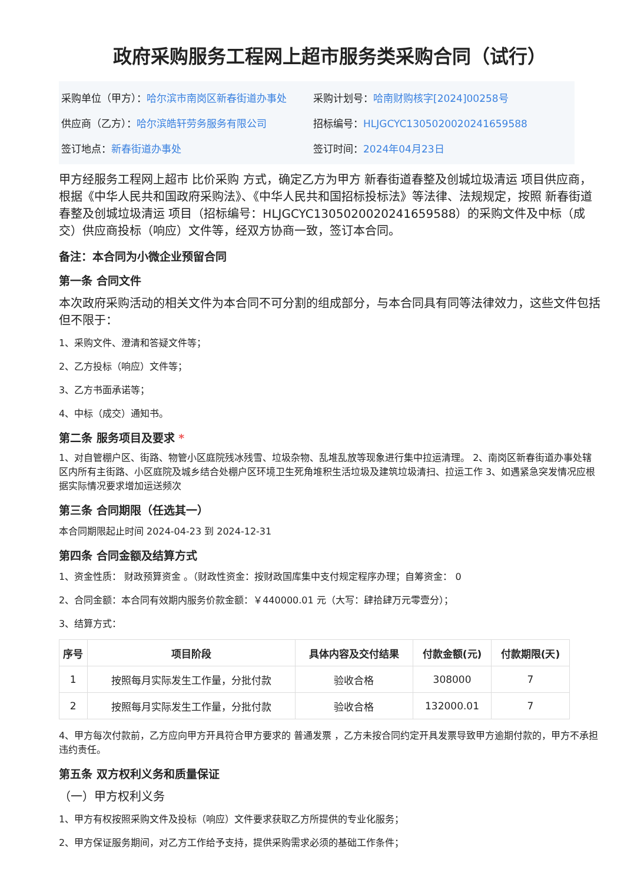政府采购服务工程网上超市服务类采购合同（试行）
采购单位（甲方）：哈尔滨市南岗区新春街道办事处
采购计划号：哈南财购核字[2024]00258号
供应商（乙方）：哈尔滨皓轩劳务服务有限公司
招标编号：HLJGCYC130502002024165958​8
签订地点：新春街道办事处 签订时间：2024年04月23日
甲方经服务工程网上超市 比价采购 方式，确定乙方为甲方 新春街道春整及创城垃圾清运 项目供应商，根据《中华人民共和国政府采购法》、《中华人民共和国招标投标法》等法律、法规规定，按照 新春街道春整及创城垃圾清运 项目（招标编号：HLJGCYC1305020020241659588）的采购文件及中标（成交）供应商投标（响应）文件等，经双方协商一致，签订本合同。
备注：本合同为小微企业预留合同
第一条 合同文件
本次政府采购活动的相关文件为本合同不可分割的组成部分，与本合同具有同等法律效力，这些文件包括但不限于：
1、采购文件、澄清和答疑文件等；
2、乙方投标（响应）文件等；
3、乙方书面承诺等；
4、中标（成交）通知书。
第二条 服务项目及要求 *
1、对自管棚户区、街路、物管小区庭院残冰残雪、垃圾杂物、乱堆乱放等现象进行集中拉运清理。 2、南岗区新春街道办事处辖区内所有主街路、小区庭院及城乡结合处棚户区环境卫生死角堆积生活垃圾及建筑垃圾清扫、拉运工作 3、如遇紧急突发情况应根据实际情况要求增加运送频次
第三条 合同期限（任选其一）
本合同期限起止时间 2024-04-23 到 2024-12-31
第四条 合同金额及结算方式
1、资金性质： 财政预算资金 。（财政性资金：按财政国库集中支付规定程序办理；自筹资金： 0
2、合同金额：本合同有效期内服务价款金额：￥440000.01 元（大写：肆拾肆万元零壹分）；
3、结算方式：
| 序号 | 项目阶段 | 具体内容及交付结果 | 付款金额(元) | 付款期限(天) |
| --- | --- | --- | --- | --- |
| 1 | 按照每月实际发生工作量，分批付款 | 验收合格 | 308000 | 7 |
| 2 | 按照每月实际发生工作量，分批付款 | 验收合格 | 132000.01 | 7 |
4、甲方每次付款前，乙方应向甲方开具符合甲方要求的 普通发票 ，乙方未按合同约定开具发票导致甲方逾期付款的，甲方不承担违约责任。
第五条 双方权利义务和质量保证
（一）甲方权利义务
1、甲方有权按照采购文件及投标（响应）文件要求获取乙方所提供的专业化服务；
2、甲方保证服务期间，对乙方工作给予支持，提供采购需求必须的基础工作条件；